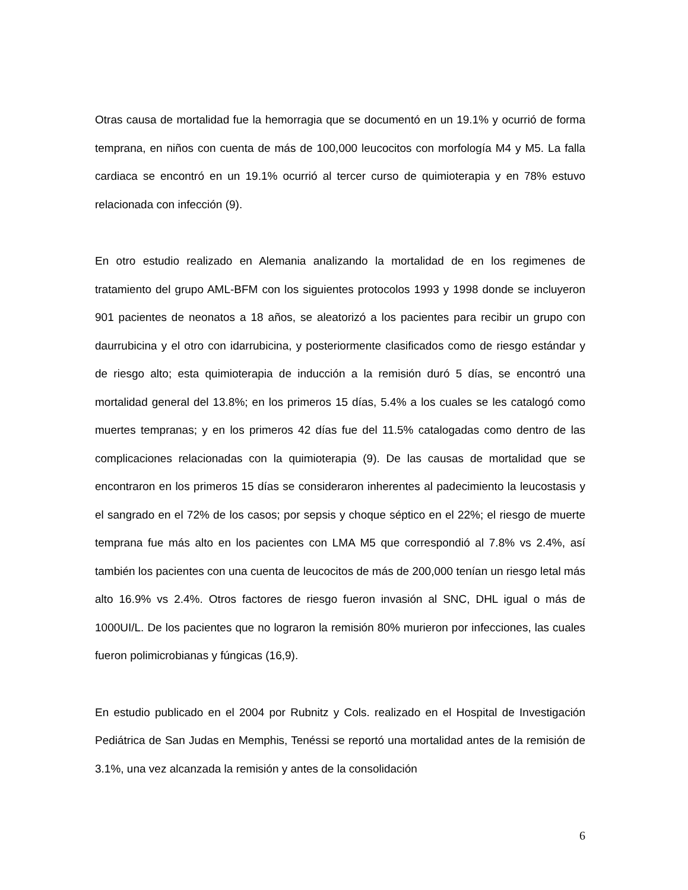Otras causa de mortalidad fue la hemorragia que se documentó en un 19.1% y ocurrió de forma temprana, en niños con cuenta de más de 100,000 leucocitos con morfología M4 y M5. La falla cardiaca se encontró en un 19.1% ocurrió al tercer curso de quimioterapia y en 78% estuvo relacionada con infección (9).
En otro estudio realizado en Alemania analizando la mortalidad de en los regimenes de tratamiento del grupo AML-BFM con los siguientes protocolos 1993 y 1998 donde se incluyeron 901 pacientes de neonatos a 18 años, se aleatorizó a los pacientes para recibir un grupo con daurrubicina y el otro con idarrubicina, y posteriormente clasificados como de riesgo estándar y de riesgo alto; esta quimioterapia de inducción a la remisión duró 5 días, se encontró una mortalidad general del 13.8%; en los primeros 15 días, 5.4% a los cuales se les catalogó como muertes tempranas; y en los primeros 42 días fue del 11.5% catalogadas como dentro de las complicaciones relacionadas con la quimioterapia (9). De las causas de mortalidad que se encontraron en los primeros 15 días se consideraron inherentes al padecimiento la leucostasis y el sangrado en el 72% de los casos; por sepsis y choque séptico en el 22%; el riesgo de muerte temprana fue más alto en los pacientes con LMA M5 que correspondió al 7.8% vs 2.4%, así también los pacientes con una cuenta de leucocitos de más de 200,000 tenían un riesgo letal más alto 16.9% vs 2.4%. Otros factores de riesgo fueron invasión al SNC, DHL igual o más de 1000UI/L. De los pacientes que no lograron la remisión 80% murieron por infecciones, las cuales fueron polimicrobianas y fúngicas (16,9).
En estudio publicado en el 2004 por Rubnitz y Cols. realizado en el Hospital de Investigación Pediátrica de San Judas en Memphis, Tenéssi se reportó una mortalidad antes de la remisión de 3.1%, una vez alcanzada la remisión y antes de la consolidación
6